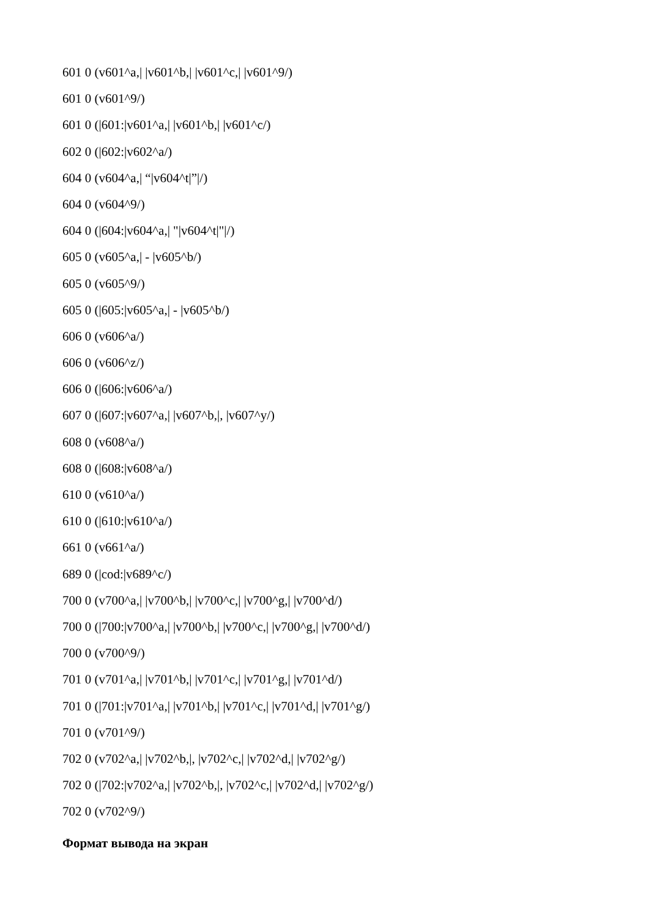601 0 (v601^a,| |v601^b,| |v601^c,| |v601^9/)
601 0 (v601^9/)
601 0 (|601:|v601^a,| |v601^b,| |v601^c/)
602 0 (|602:|v602^a/)
604 0 (v604^a,| “|v604^t|”|/)
604 0 (v604^9/)
604 0 (|604:|v604^a,| "|v604^t|"|/)
605 0 (v605^a,| - |v605^b/)
605 0 (v605^9/)
605 0 (|605:|v605^a,| - |v605^b/)
606 0 (v606^a/)
606 0 (v606^z/)
606 0 (|606:|v606^a/)
607 0 (|607:|v607^a,| |v607^b,|, |v607^y/)
608 0 (v608^a/)
608 0 (|608:|v608^a/)
610 0 (v610^a/)
610 0 (|610:|v610^a/)
661 0 (v661^a/)
689 0 (|cod:|v689^c/)
700 0 (v700^a,| |v700^b,| |v700^c,| |v700^g,| |v700^d/)
700 0 (|700:|v700^a,| |v700^b,| |v700^c,| |v700^g,| |v700^d/)
700 0 (v700^9/)
701 0 (v701^a,| |v701^b,| |v701^c,| |v701^g,| |v701^d/)
701 0 (|701:|v701^a,| |v701^b,| |v701^c,| |v701^d,| |v701^g/)
701 0 (v701^9/)
702 0 (v702^a,| |v702^b,|, |v702^c,| |v702^d,| |v702^g/)
702 0 (|702:|v702^a,| |v702^b,|, |v702^c,| |v702^d,| |v702^g/)
702 0 (v702^9/)
Формат вывода на экран